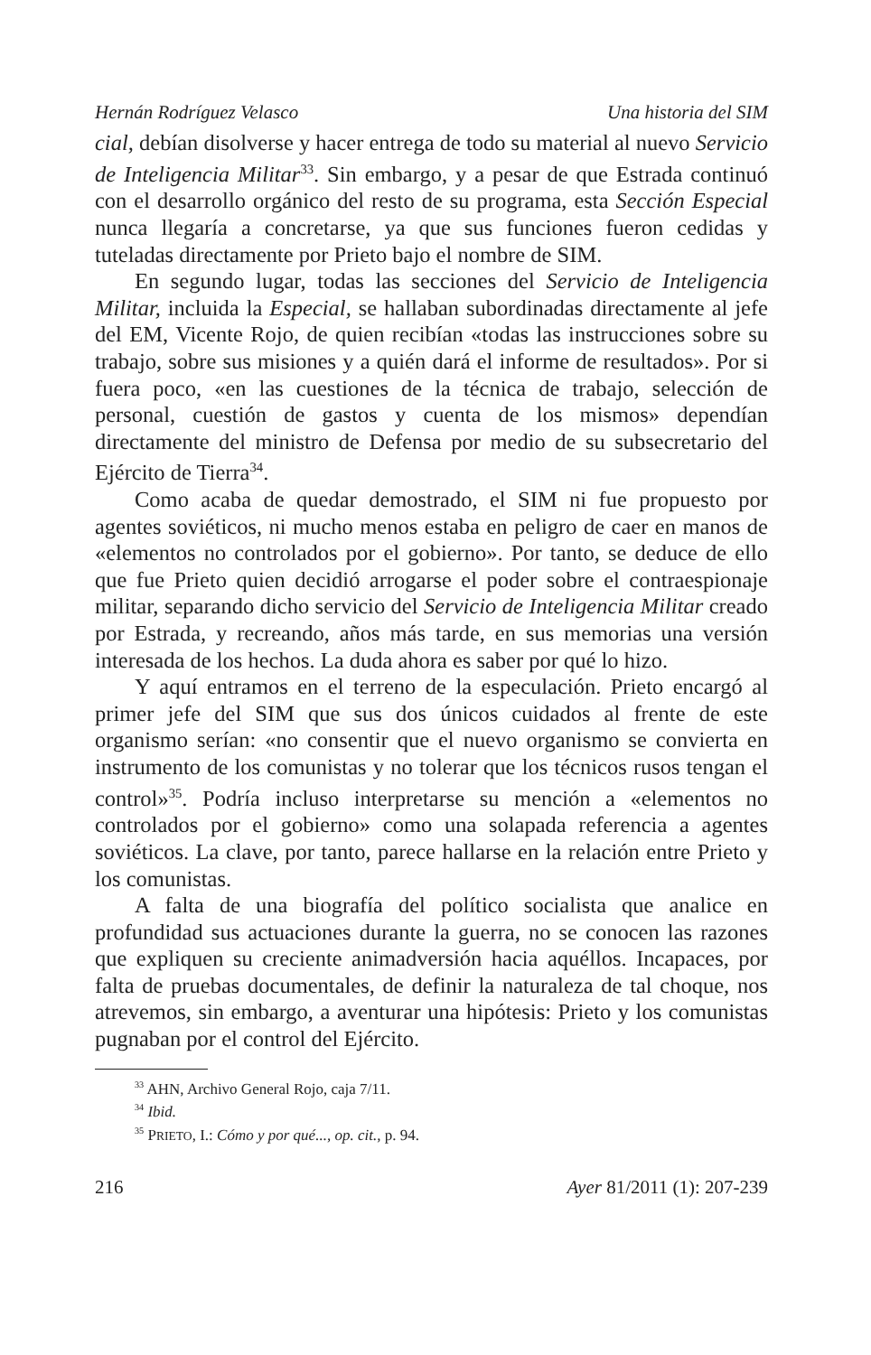Hernán Rodríguez Velasco Una historia del SIM
cial, debían disolverse y hacer entrega de todo su material al nuevo Servicio de Inteligencia Militar<sup>33</sup>. Sin embargo, y a pesar de que Estrada continuó con el desarrollo orgánico del resto de su programa, esta Sección Especial nunca llegaría a concretarse, ya que sus funciones fueron cedidas y tuteladas directamente por Prieto bajo el nombre de SIM.
En segundo lugar, todas las secciones del Servicio de Inteligencia Militar, incluida la Especial, se hallaban subordinadas directamente al jefe del EM, Vicente Rojo, de quien recibían «todas las instrucciones sobre su trabajo, sobre sus misiones y a quién dará el informe de resultados». Por si fuera poco, «en las cuestiones de la técnica de trabajo, selección de personal, cuestión de gastos y cuenta de los mismos» dependían directamente del ministro de Defensa por medio de su subsecretario del Ejército de Tierra<sup>34</sup>.
Como acaba de quedar demostrado, el SIM ni fue propuesto por agentes soviéticos, ni mucho menos estaba en peligro de caer en manos de «elementos no controlados por el gobierno». Por tanto, se deduce de ello que fue Prieto quien decidió arrogarse el poder sobre el contraespionaje militar, separando dicho servicio del Servicio de Inteligencia Militar creado por Estrada, y recreando, años más tarde, en sus memorias una versión interesada de los hechos. La duda ahora es saber por qué lo hizo.
Y aquí entramos en el terreno de la especulación. Prieto encargó al primer jefe del SIM que sus dos únicos cuidados al frente de este organismo serían: «no consentir que el nuevo organismo se convierta en instrumento de los comunistas y no tolerar que los técnicos rusos tengan el control»<sup>35</sup>. Podría incluso interpretarse su mención a «elementos no controlados por el gobierno» como una solapada referencia a agentes soviéticos. La clave, por tanto, parece hallarse en la relación entre Prieto y los comunistas.
A falta de una biografía del político socialista que analice en profundidad sus actuaciones durante la guerra, no se conocen las razones que expliquen su creciente animadversión hacia aquéllos. Incapaces, por falta de pruebas documentales, de definir la naturaleza de tal choque, nos atrevemos, sin embargo, a aventurar una hipótesis: Prieto y los comunistas pugnaban por el control del Ejército.
<sup>33</sup> AHN, Archivo General Rojo, caja 7/11.
<sup>34</sup> Ibid.
<sup>35</sup> PRIETO, I.: Cómo y por qué..., op. cit., p. 94.
216 Ayer 81/2011 (1): 207-239